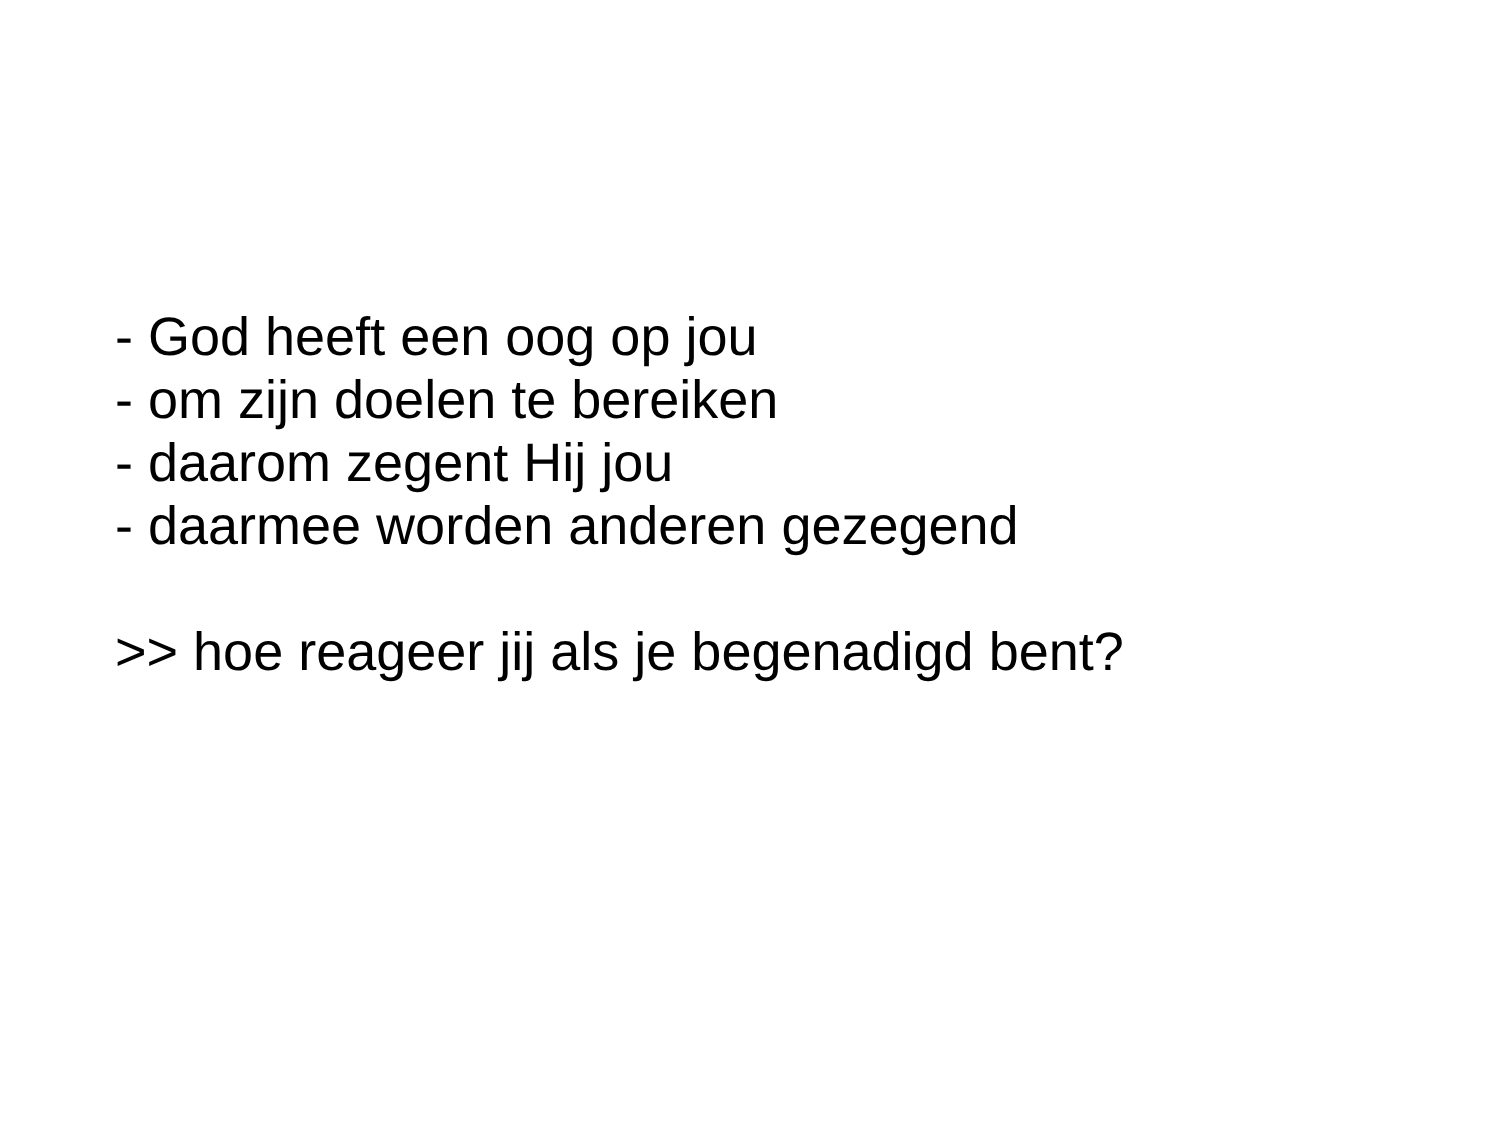- God heeft een oog op jou
- om zijn doelen te bereiken
- daarom zegent Hij jou
- daarmee worden anderen gezegend
>> hoe reageer jij als je begenadigd bent?